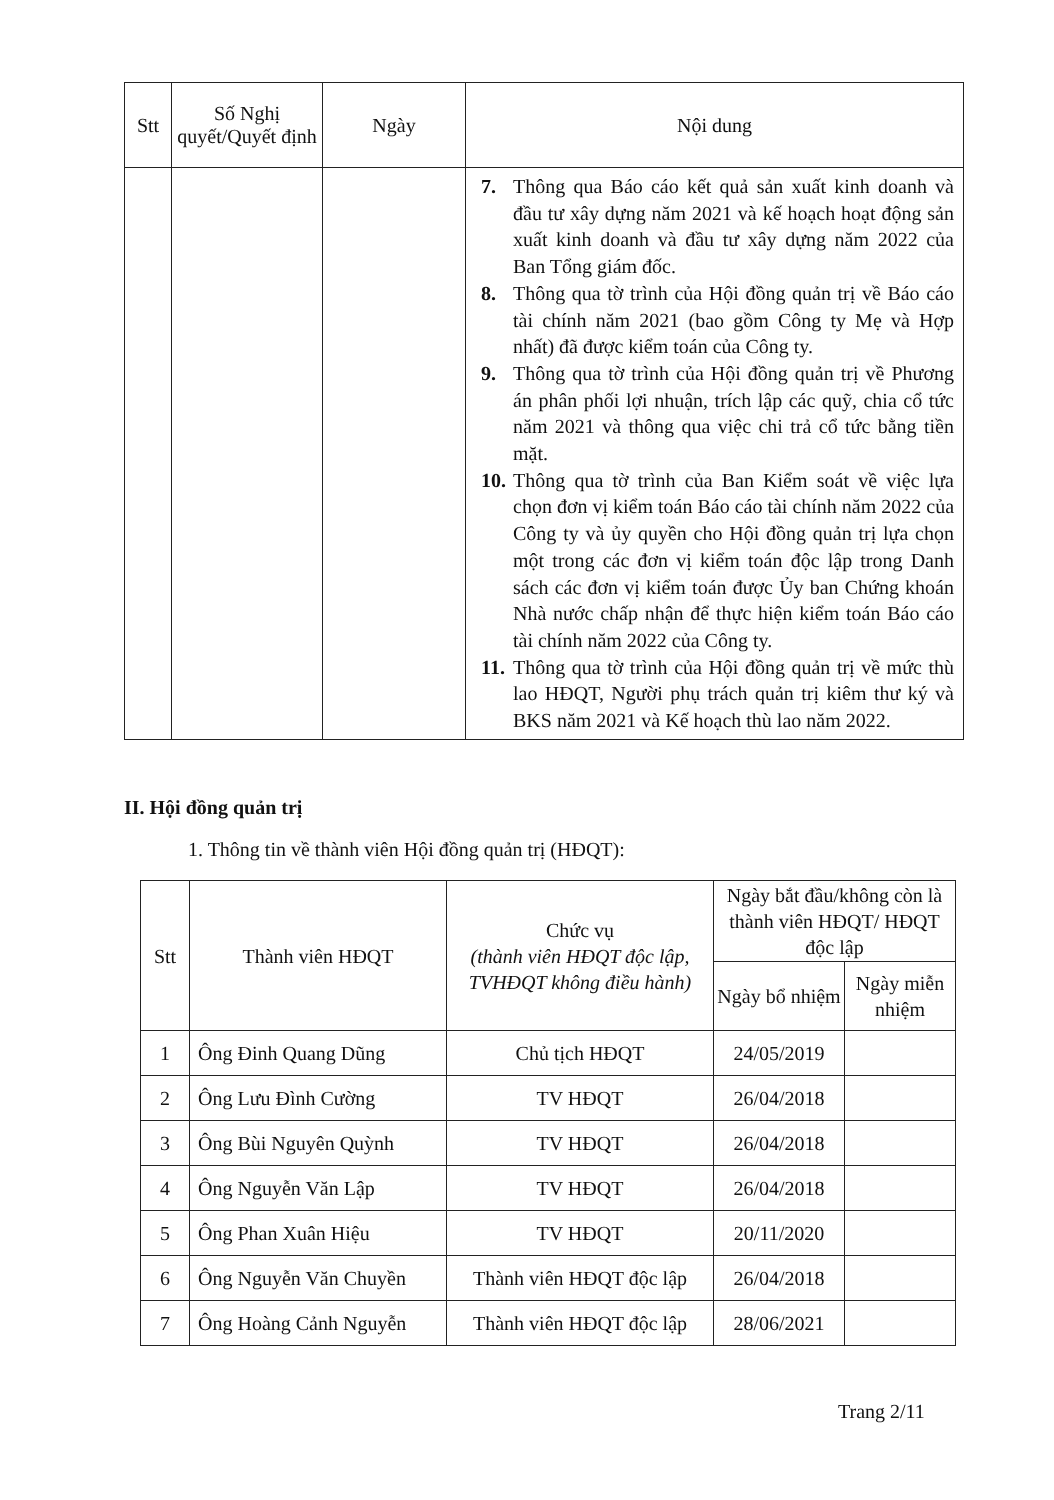| Stt | Số Nghị quyết/Quyết định | Ngày | Nội dung |
| --- | --- | --- | --- |
| | | | 7. Thông qua Báo cáo kết quả sản xuất kinh doanh và đầu tư xây dựng năm 2021 và kế hoạch hoạt động sản xuất kinh doanh và đầu tư xây dựng năm 2022 của Ban Tổng giám đốc. 8. Thông qua tờ trình của Hội đồng quản trị về Báo cáo tài chính năm 2021 (bao gồm Công ty Mẹ và Hợp nhất) đã được kiểm toán của Công ty. 9. Thông qua tờ trình của Hội đồng quản trị về Phương án phân phối lợi nhuận, trích lập các quỹ, chia cổ tức năm 2021 và thông qua việc chi trả cổ tức bằng tiền mặt. 10. Thông qua tờ trình của Ban Kiểm soát về việc lựa chọn đơn vị kiểm toán Báo cáo tài chính năm 2022 của Công ty và ủy quyền cho Hội đồng quản trị lựa chọn một trong các đơn vị kiểm toán độc lập trong Danh sách các đơn vị kiểm toán được Ủy ban Chứng khoán Nhà nước chấp nhận để thực hiện kiểm toán Báo cáo tài chính năm 2022 của Công ty. 11. Thông qua tờ trình của Hội đồng quản trị về mức thù lao HĐQT, Người phụ trách quản trị kiêm thư ký và BKS năm 2021 và Kế hoạch thù lao năm 2022. |
II. Hội đồng quản trị
1. Thông tin về thành viên Hội đồng quản trị (HĐQT):
| Stt | Thành viên HĐQT | Chức vụ (thành viên HĐQT độc lập, TVHĐQT không điều hành) | Ngày bắt đầu/không còn là thành viên HĐQT/ HĐQT độc lập | |
| --- | --- | --- | --- | --- |
| | | | Ngày bổ nhiệm | Ngày miễn nhiệm |
| 1 | Ông Đinh Quang Dũng | Chủ tịch HĐQT | 24/05/2019 | |
| 2 | Ông Lưu Đình Cường | TV HĐQT | 26/04/2018 | |
| 3 | Ông Bùi Nguyên Quỳnh | TV HĐQT | 26/04/2018 | |
| 4 | Ông Nguyễn Văn Lập | TV HĐQT | 26/04/2018 | |
| 5 | Ông Phan Xuân Hiệu | TV HĐQT | 20/11/2020 | |
| 6 | Ông Nguyễn Văn Chuyền | Thành viên HĐQT độc lập | 26/04/2018 | |
| 7 | Ông Hoàng Cảnh Nguyễn | Thành viên HĐQT độc lập | 28/06/2021 | |
Trang 2/11